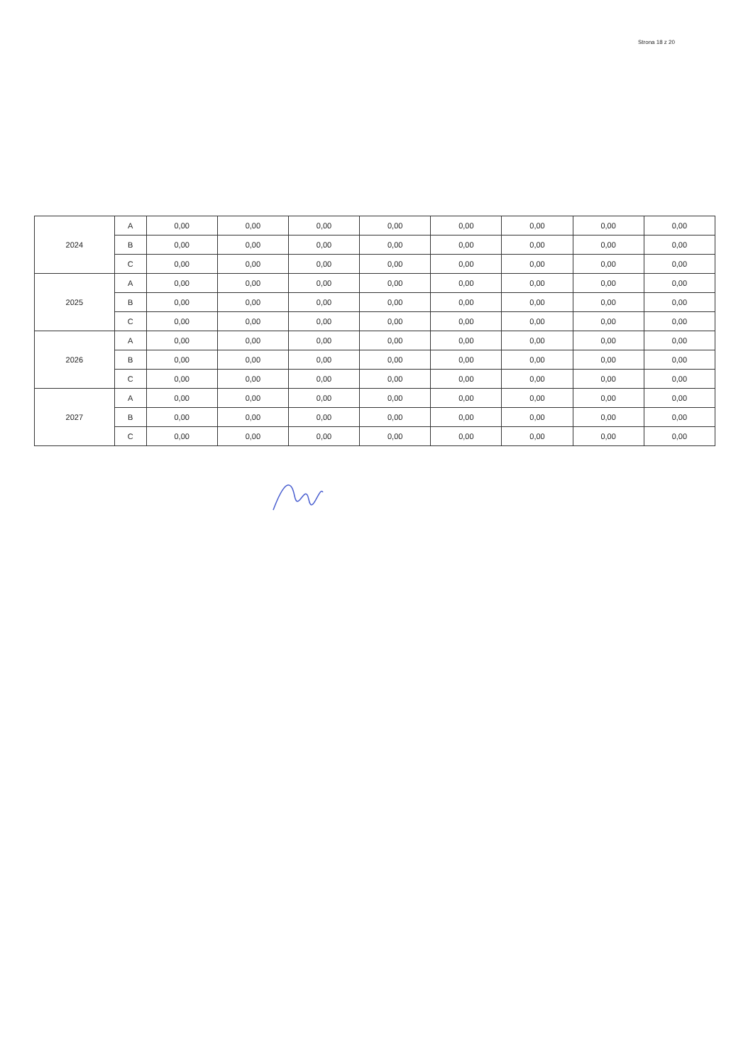Strona 18 z 20
| 2024 | A | 0,00 | 0,00 | 0,00 | 0,00 | 0,00 | 0,00 | 0,00 | 0,00 |
| | B | 0,00 | 0,00 | 0,00 | 0,00 | 0,00 | 0,00 | 0,00 | 0,00 |
| | C | 0,00 | 0,00 | 0,00 | 0,00 | 0,00 | 0,00 | 0,00 | 0,00 |
| 2025 | A | 0,00 | 0,00 | 0,00 | 0,00 | 0,00 | 0,00 | 0,00 | 0,00 |
| | B | 0,00 | 0,00 | 0,00 | 0,00 | 0,00 | 0,00 | 0,00 | 0,00 |
| | C | 0,00 | 0,00 | 0,00 | 0,00 | 0,00 | 0,00 | 0,00 | 0,00 |
| 2026 | A | 0,00 | 0,00 | 0,00 | 0,00 | 0,00 | 0,00 | 0,00 | 0,00 |
| | B | 0,00 | 0,00 | 0,00 | 0,00 | 0,00 | 0,00 | 0,00 | 0,00 |
| | C | 0,00 | 0,00 | 0,00 | 0,00 | 0,00 | 0,00 | 0,00 | 0,00 |
| 2027 | A | 0,00 | 0,00 | 0,00 | 0,00 | 0,00 | 0,00 | 0,00 | 0,00 |
| | B | 0,00 | 0,00 | 0,00 | 0,00 | 0,00 | 0,00 | 0,00 | 0,00 |
| | C | 0,00 | 0,00 | 0,00 | 0,00 | 0,00 | 0,00 | 0,00 | 0,00 |